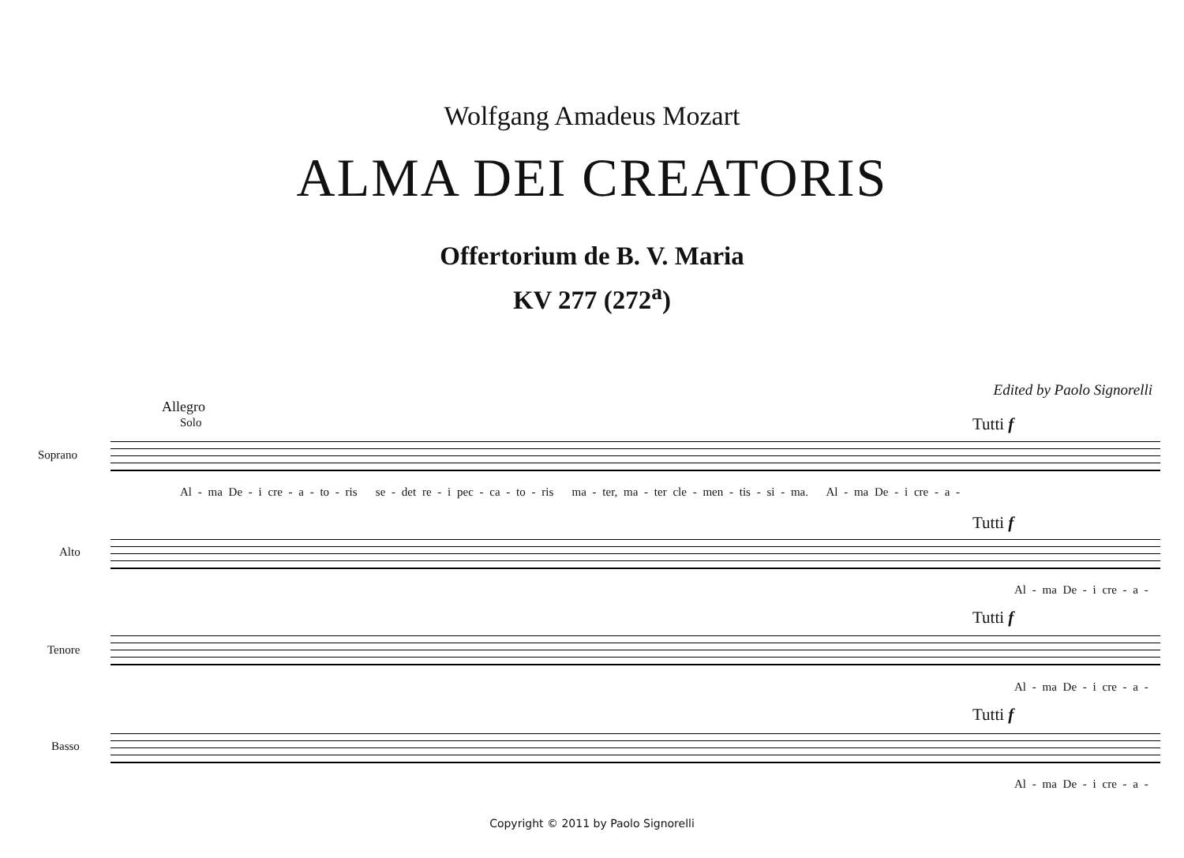Wolfgang Amadeus Mozart
ALMA DEI CREATORIS
Offertorium de B. V. Maria
KV 277 (272<sup>a</sup>)
Edited by Paolo Signorelli
Allegro
Solo Tutti f
Soprano
Al - ma De - i cre - a - to - ris se - det re - i pec - ca - to - ris ma - ter, ma - ter cle - men - tis - si - ma. Al - ma De - i cre - a -
Tutti f
Alto
Al - ma De - i cre - a -
Tutti f
Tenore
Al - ma De - i cre - a -
Tutti f
Basso
Al - ma De - i cre - a -
Copyright © 2011 by Paolo Signorelli